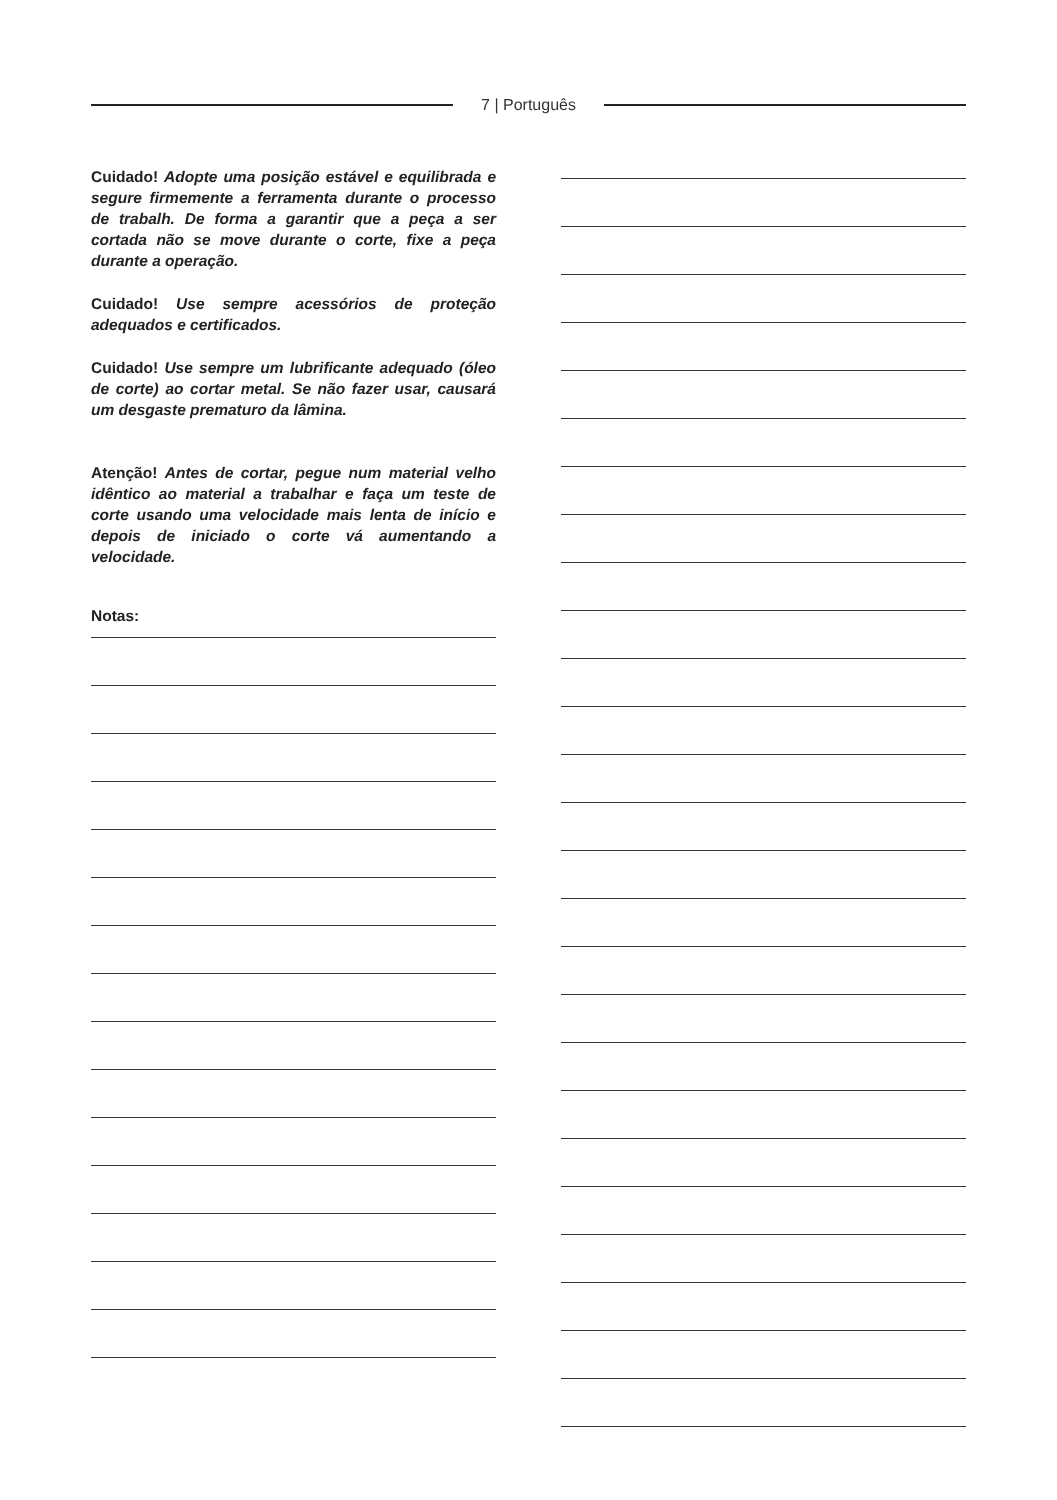7 | Português
Cuidado! Adopte uma posição estável e equilibrada e segure firmemente a ferramenta durante o processo de trabalh. De forma a garantir que a peça a ser cortada não se move durante o corte, fixe a peça durante a operação.
Cuidado! Use sempre acessórios de proteção adequados e certificados.
Cuidado! Use sempre um lubrificante adequado (óleo de corte) ao cortar metal. Se não fazer usar, causará um desgaste prematuro da lâmina.
Atenção! Antes de cortar, pegue num material velho idêntico ao material a trabalhar e faça um teste de corte usando uma velocidade mais lenta de início e depois de iniciado o corte vá aumentando a velocidade.
Notas: